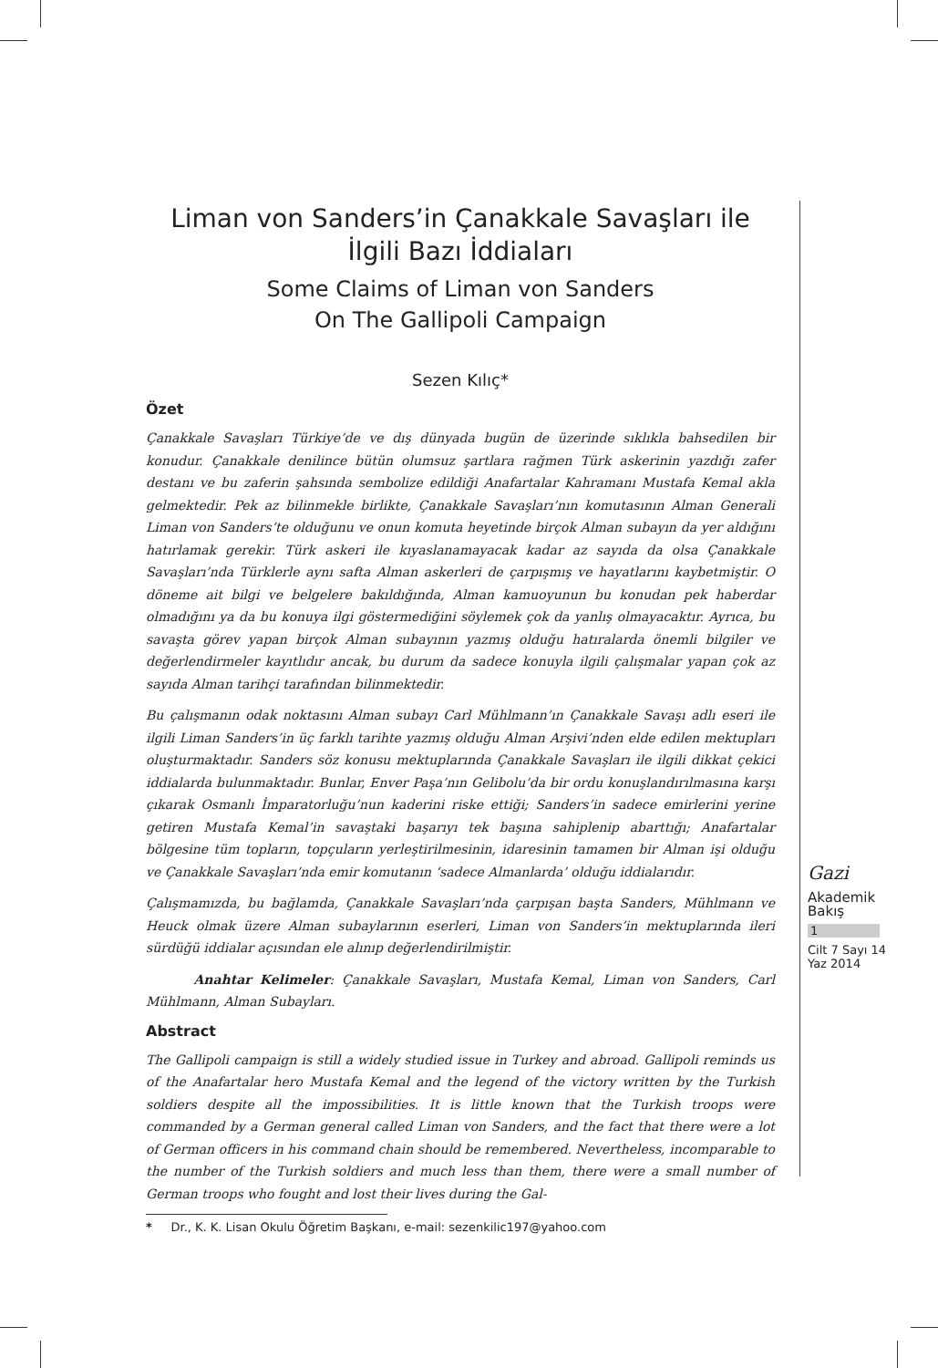Liman von Sanders’in Çanakkale Savaşları ile
İlgili Bazı İddiaları
Some Claims of Liman von Sanders
On The Gallipoli Campaign
Sezen Kılıç*
Özet
Çanakkale Savaşları Türkiye’de ve dış dünyada bugün de üzerinde sıklıkla bahsedilen bir konudur. Çanakkale denilince bütün olumsuz şartlara rağmen Türk askerinin yazdığı zafer destanı ve bu zaferin şahsında sembolize edildiği Anafartalar Kahramanı Mustafa Kemal akla gelmektedir. Pek az bilinmekle birlikte, Çanakkale Savaşları’nın komutasının Alman Generali Liman von Sanders’te olduğunu ve onun komuta heyetinde birçok Alman subayın da yer aldığını hatırlamak gerekir. Türk askeri ile kıyaslanamayacak kadar az sayıda da olsa Çanakkale Savaşları’nda Türklerle aynı safta Alman askerleri de çarpışmış ve hayatlarını kaybetmiştir. O döneme ait bilgi ve belgelere bakıldığında, Alman kamuoyunun bu konudan pek haberdar olmadığını ya da bu konuya ilgi göstermediğini söylemek çok da yanlış olmayacaktır. Ayrıca, bu savaşta görev yapan birçok Alman subayının yazmış olduğu hatıralarda önemli bilgiler ve değerlendirmeler kayıtlıdır ancak, bu durum da sadece konuyla ilgili çalışmalar yapan çok az sayıda Alman tarihçi tarafından bilinmektedir.
Bu çalışmanın odak noktasını Alman subayı Carl Mühlmann’ın Çanakkale Savaşı adlı eseri ile ilgili Liman Sanders’in üç farklı tarihte yazmış olduğu Alman Arşivi’nden elde edilen mektupları oluşturmaktadır. Sanders söz konusu mektuplarında Çanakkale Savaşları ile ilgili dikkat çekici iddialarda bulunmaktadır. Bunlar, Enver Paşa’nın Gelibolu’da bir ordu konuşlandırılmasına karşı çıkarak Osmanlı İmparatorluğu’nun kaderini riske ettiği; Sanders’in sadece emirlerini yerine getiren Mustafa Kemal’in savaştaki başarıyı tek başına sahiplenip abarttığı; Anafartalar bölgesine tüm topların, topçuların yerleştirilmesinin, idaresinin tamamen bir Alman işi olduğu ve Çanakkale Savaşları’nda emir komutanın ‘sadece Almanlarda’ olduğu iddialarıdır.
Çalışmamızda, bu bağlamda, Çanakkale Savaşları’nda çarpışan başta Sanders, Mühlmann ve Heuck olmak üzere Alman subaylarının eserleri, Liman von Sanders’in mektuplarında ileri sürdüğü iddialar açısından ele alınıp değerlendirilmiştir.
Anahtar Kelimeler: Çanakkale Savaşları, Mustafa Kemal, Liman von Sanders, Carl Mühlmann, Alman Subayları.
Abstract
The Gallipoli campaign is still a widely studied issue in Turkey and abroad. Gallipoli reminds us of the Anafartalar hero Mustafa Kemal and the legend of the victory written by the Turkish soldiers despite all the impossibilities. It is little known that the Turkish troops were commanded by a German general called Liman von Sanders, and the fact that there were a lot of German officers in his command chain should be remembered. Nevertheless, incomparable to the number of the Turkish soldiers and much less than them, there were a small number of German troops who fought and lost their lives during the Gal-
* Dr., K. K. Lisan Okulu Öğretim Başkanı, e-mail: sezenkilic197@yahoo.com
Gazi
Akademik
Bakış
1
Cilt 7 Sayı 14
Yaz 2014